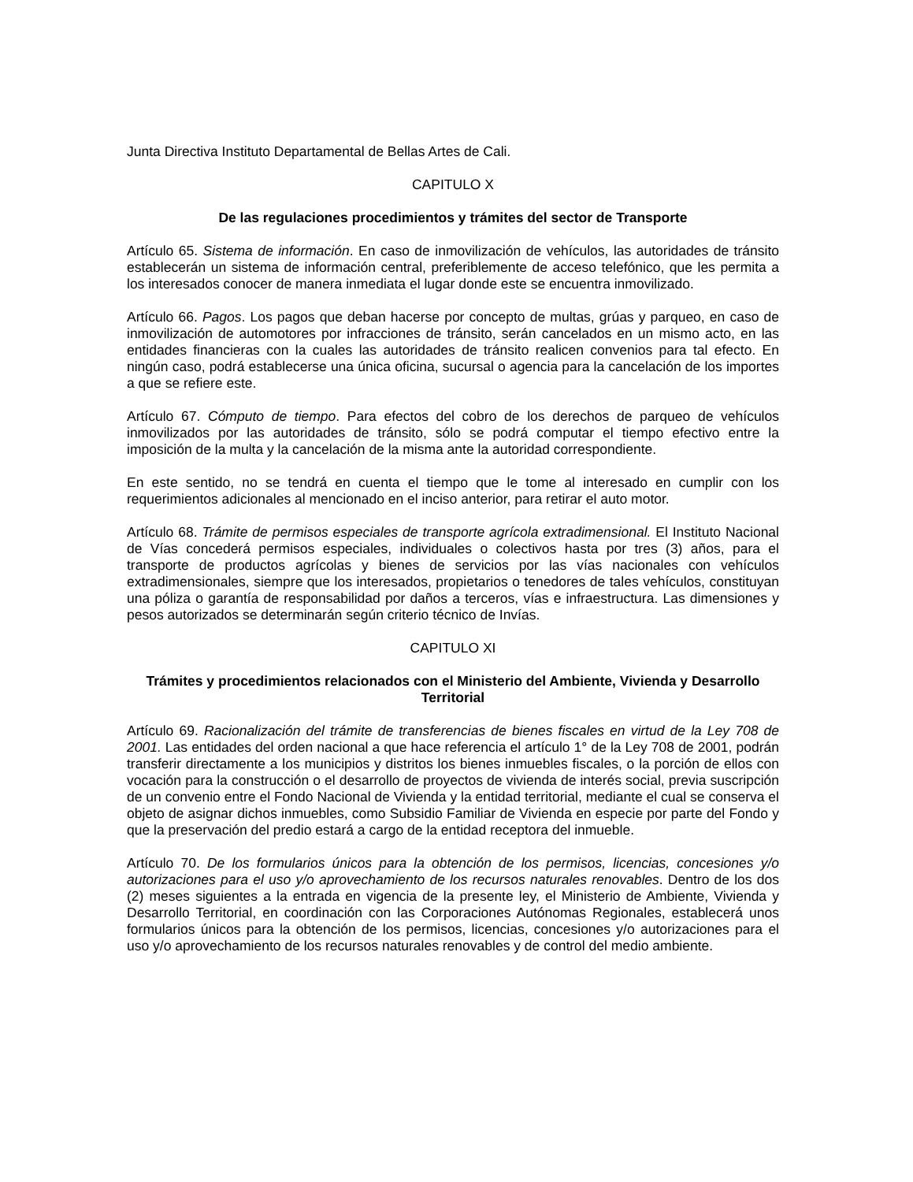Junta Directiva Instituto Departamental de Bellas Artes de Cali.
CAPITULO X
De las regulaciones procedimientos y trámites del sector de Transporte
Artículo 65. Sistema de información. En caso de inmovilización de vehículos, las autoridades de tránsito establecerán un sistema de información central, preferiblemente de acceso telefónico, que les permita a los interesados conocer de manera inmediata el lugar donde este se encuentra inmovilizado.
Artículo 66. Pagos. Los pagos que deban hacerse por concepto de multas, grúas y parqueo, en caso de inmovilización de automotores por infracciones de tránsito, serán cancelados en un mismo acto, en las entidades financieras con la cuales las autoridades de tránsito realicen convenios para tal efecto. En ningún caso, podrá establecerse una única oficina, sucursal o agencia para la cancelación de los importes a que se refiere este.
Artículo 67. Cómputo de tiempo. Para efectos del cobro de los derechos de parqueo de vehículos inmovilizados por las autoridades de tránsito, sólo se podrá computar el tiempo efectivo entre la imposición de la multa y la cancelación de la misma ante la autoridad correspondiente.
En este sentido, no se tendrá en cuenta el tiempo que le tome al interesado en cumplir con los requerimientos adicionales al mencionado en el inciso anterior, para retirar el auto motor.
Artículo 68. Trámite de permisos especiales de transporte agrícola extradimensional. El Instituto Nacional de Vías concederá permisos especiales, individuales o colectivos hasta por tres (3) años, para el transporte de productos agrícolas y bienes de servicios por las vías nacionales con vehículos extradimensionales, siempre que los interesados, propietarios o tenedores de tales vehículos, constituyan una póliza o garantía de responsabilidad por daños a terceros, vías e infraestructura. Las dimensiones y pesos autorizados se determinarán según criterio técnico de Invías.
CAPITULO XI
Trámites y procedimientos relacionados con el Ministerio del Ambiente, Vivienda y Desarrollo Territorial
Artículo 69. Racionalización del trámite de transferencias de bienes fiscales en virtud de la Ley 708 de 2001. Las entidades del orden nacional a que hace referencia el artículo 1° de la Ley 708 de 2001, podrán transferir directamente a los municipios y distritos los bienes inmuebles fiscales, o la porción de ellos con vocación para la construcción o el desarrollo de proyectos de vivienda de interés social, previa suscripción de un convenio entre el Fondo Nacional de Vivienda y la entidad territorial, mediante el cual se conserva el objeto de asignar dichos inmuebles, como Subsidio Familiar de Vivienda en especie por parte del Fondo y que la preservación del predio estará a cargo de la entidad receptora del inmueble.
Artículo 70. De los formularios únicos para la obtención de los permisos, licencias, concesiones y/o autorizaciones para el uso y/o aprovechamiento de los recursos naturales renovables. Dentro de los dos (2) meses siguientes a la entrada en vigencia de la presente ley, el Ministerio de Ambiente, Vivienda y Desarrollo Territorial, en coordinación con las Corporaciones Autónomas Regionales, establecerá unos formularios únicos para la obtención de los permisos, licencias, concesiones y/o autorizaciones para el uso y/o aprovechamiento de los recursos naturales renovables y de control del medio ambiente.